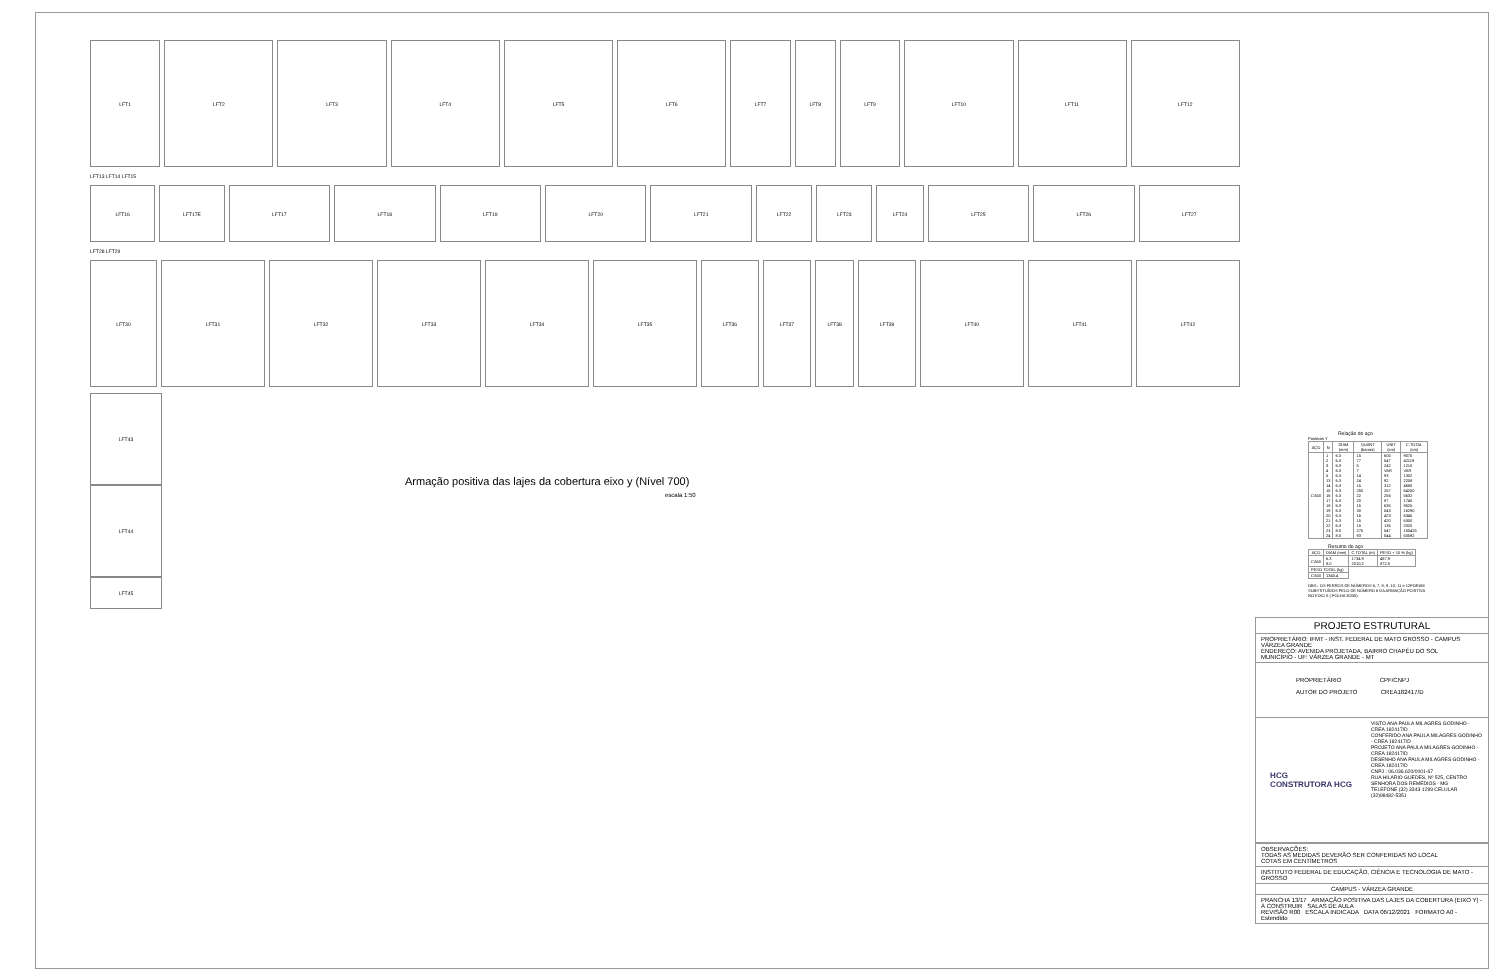LFT1 LFT2 LFT3 LFT4 LFT5 LFT6 LFT7 LFT8 LFT9 LFT10 LFT11 LFT12
LFT13 LFT14 LFT15
LFT16 LFT17E LFT17 LFT18 LFT19 LFT20 LFT21 LFT22 LFT23 LFT24 LFT25 LFT26 LFT27
LFT28 LFT29
LFT30 LFT31 LFT32 LFT33 LFT34 LFT35 LFT36 LFT37 LFT38 LFT39 LFT40 LFT41 LFT42
LFT43
LFT44
LFT45
Armação positiva das lajes da cobertura eixo y (Nível 700)
escala 1:50
Relação do aço
Positivos Y
| AÇO | N | DIAM (mm) | QUANT (barras) | UNIT (cm) | C.TOTAL (cm) |
| --- | --- | --- | --- | --- | --- |
| CA50 | 1 2 3 4 5 13 14 15 16 17 18 19 20 21 22 23 24 | 6.3 6.3 6.3 6.3 6.3 6.3 6.3 6.3 6.3 6.3 6.3 6.3 6.3 6.3 6.3 8.0 8.0 | 15 77 5 7 14 24 15 250 22 20 15 30 15 15 15 275 93 | 605 547 242 VAR 93 92 312 257 256 87 635 543 423 420 135 547 544 | 9075 42119 1210 VAR 1302 2208 4680 64250 5632 1740 9525 16290 6345 6300 2025 150425 50592 |
Resumo do aço
| AÇO | DIAM (mm) | C.TOTAL (m) | PESO + 10 % (kg) |
| --- | --- | --- | --- |
| CA50 | 6.3 8.0 | 1734.9 2010.2 | 467.9 872.5 |
| PESO TOTAL (kg) | | | |
| CA50 | 1340.4 | | |
OBS.: OS FERROS DE NÚMEROS 6, 7, 8, 9 ,10, 11 e 12FORAM SUBSTITUÍDOS PELO DE NÚMERO 6 DA ARMAÇÃO POSITIVA NO EIXO X ( FOLHA 30/35).
PROJETO ESTRUTURAL
PROPRIETÁRIO: IFMT - INST. FEDERAL DE MATO GROSSO - CAMPUS VÁRZEA GRANDE
ENDEREÇO: AVENIDA PROJETADA, BAIRRO CHAPÉU DO SOL
MUNICÍPIO - UF: VÁRZEA GRANDE - MT
PROPRIETÁRIO CPF/CNPJ
AUTOR DO PROJETO CREA182417/D
HCG
CONSTRUTORA HCG
VISTO ANA PAULA MILAGRES GODINHO - CREA 182417/D
CONFERIDO ANA PAULA MILAGRES GODINHO - CREA 182417/D
PROJETO ANA PAULA MILAGRES GODINHO - CREA 182417/D
DESENHO ANA PAULA MILAGRES GODINHO - CREA 182417/D
CNPJ : 06.036.620/0001-67
RUA HILARIO GUEDES, Nº 525, CENTRO
SENHORA DOS REMÉDIOS - MG
TELEFONE (32) 3343-1299 CELULAR (32)98482-5351
OBSERVAÇÕES:
TODAS AS MEDIDAS DEVERÃO SER CONFERIDAS NO LOCAL
COTAS EM CENTÍMETROS
INSTITUTO FEDERAL DE EDUCAÇÃO, CIÊNCIA E TECNOLOGIA DE MATO - GROSSO
CAMPUS - VÁRZEA GRANDE
PRANCHA 13/17 ARMAÇÃO POSITIVA DAS LAJES DA COBERTURA (EIXO Y) - À CONSTRUIR SALAS DE AULA
REVISÃO R00 ESCALA INDICADA DATA 06/12/2021 FORMATO A0 - Estendido